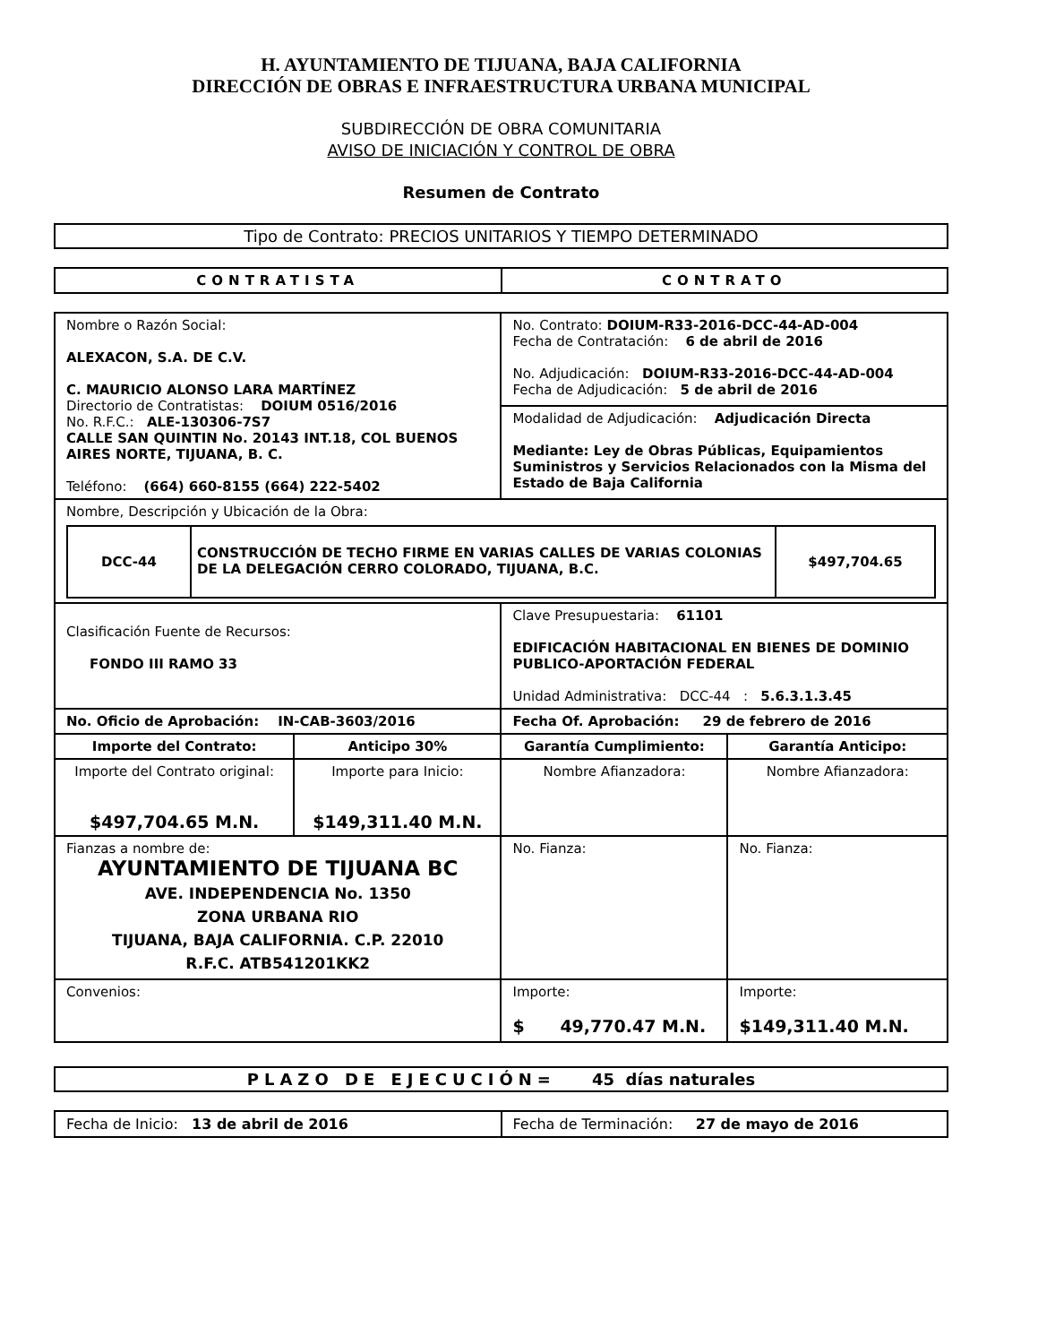H. AYUNTAMIENTO DE TIJUANA, BAJA CALIFORNIA
DIRECCIÓN DE OBRAS E INFRAESTRUCTURA URBANA MUNICIPAL
SUBDIRECCIÓN DE OBRA COMUNITARIA
AVISO DE INICIACIÓN Y CONTROL DE OBRA
Resumen de Contrato
Tipo de Contrato: PRECIOS UNITARIOS Y TIEMPO DETERMINADO
| CONTRATISTA | CONTRATO |
| --- | --- |
| Nombre o Razón Social: ALEXACON, S.A. DE C.V. C. MAURICIO ALONSO LARA MARTÍNEZ Directorio de Contratistas: DOIUM 0516/2016 No. R.F.C.: ALE-130306-7S7 CALLE SAN QUINTIN No. 20143 INT.18, COL BUENOS AIRES NORTE, TIJUANA, B. C. Teléfono: (664) 660-8155 (664) 222-5402 | | No. Contrato: DOIUM-R33-2016-DCC-44-AD-004 Fecha de Contratación: 6 de abril de 2016 No. Adjudicación: DOIUM-R33-2016-DCC-44-AD-004 Fecha de Adjudicación: 5 de abril de 2016 | |
| | | Modalidad de Adjudicación: Adjudicación Directa Mediante: Ley de Obras Públicas, Equipamientos Suministros y Servicios Relacionados con la Misma del Estado de Baja California | |
| Nombre, Descripción y Ubicación de la Obra: / DCC-44 / CONSTRUCCIÓN DE TECHO FIRME EN VARIAS CALLES DE VARIAS COLONIAS DE LA DELEGACIÓN CERRO COLORADO, TIJUANA, B.C. / $497,704.65 / | | | |
| Clasificación Fuente de Recursos: FONDO III RAMO 33 | | Clave Presupuestaria: 61101 EDIFICACIÓN HABITACIONAL EN BIENES DE DOMINIO PUBLICO-APORTACIÓN FEDERAL Unidad Administrativa: DCC-44 : 5.6.3.1.3.45 | |
| No. Oficio de Aprobación: IN-CAB-3603/2016 | | Fecha Of. Aprobación: 29 de febrero de 2016 | |
| Importe del Contrato: | Anticipo 30% | Garantía Cumplimiento: | Garantía Anticipo: |
| Importe del Contrato original: $497,704.65 M.N. | Importe para Inicio: $149,311.40 M.N. | Nombre Afianzadora: | Nombre Afianzadora: |
| Fianzas a nombre de: AYUNTAMIENTO DE TIJUANA BC AVE. INDEPENDENCIA No. 1350 ZONA URBANA RIO TIJUANA, BAJA CALIFORNIA. C.P. 22010 R.F.C. ATB541201KK2 | | No. Fianza: | No. Fianza: |
| Convenios: | | Importe: $ 49,770.47 M.N. | Importe: $149,311.40 M.N. |
PLAZO DE EJECUCIÓN= 45 días naturales
| Fecha de Inicio: 13 de abril de 2016 | Fecha de Terminación: 27 de mayo de 2016 |